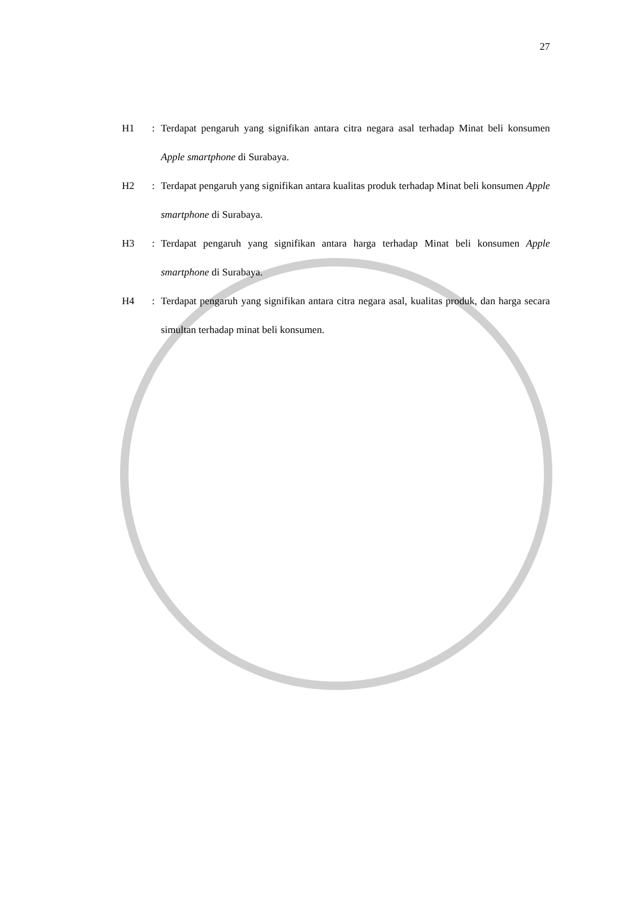27
H1 : Terdapat pengaruh yang signifikan antara citra negara asal terhadap Minat beli konsumen Apple smartphone di Surabaya.
H2 : Terdapat pengaruh yang signifikan antara kualitas produk terhadap Minat beli konsumen Apple smartphone di Surabaya.
H3 : Terdapat pengaruh yang signifikan antara harga terhadap Minat beli konsumen Apple smartphone di Surabaya.
H4 : Terdapat pengaruh yang signifikan antara citra negara asal, kualitas produk, dan harga secara simultan terhadap minat beli konsumen.